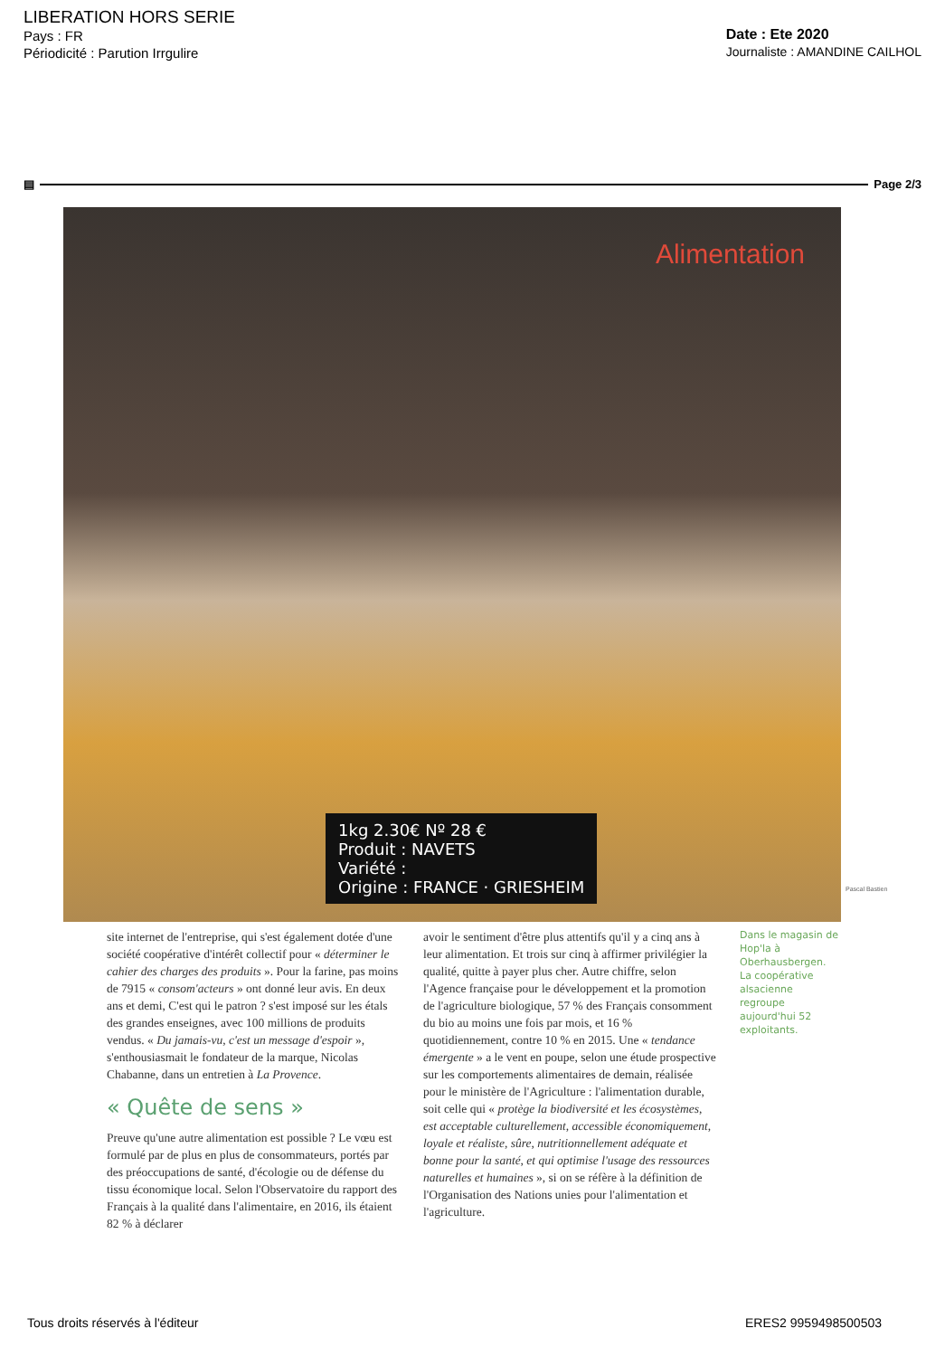LIBERATION HORS SERIE
Pays : FR
Périodicité : Parution Irrgulire
Date : Ete 2020
Journaliste : AMANDINE CAILHOL
▤ Page 2/3
Alimentation
1kg 2.30€ Nº 28 €
Produit : NAVETS
Variété :
Origine : FRANCE · GRIESHEIM
Pascal Bastien
site internet de l'entreprise, qui s'est également dotée d'une société coopérative d'intérêt collectif pour « déterminer le cahier des charges des produits ». Pour la farine, pas moins de 7915 « consom'acteurs » ont donné leur avis. En deux ans et demi, C'est qui le patron ? s'est imposé sur les étals des grandes enseignes, avec 100 millions de produits vendus. « Du jamais-vu, c'est un message d'espoir », s'enthousiasmait le fondateur de la marque, Nicolas Chabanne, dans un entretien à La Provence.
« Quête de sens »
Preuve qu'une autre alimentation est possible ? Le vœu est formulé par de plus en plus de consommateurs, portés par des préoccupations de santé, d'écologie ou de défense du tissu économique local. Selon l'Observatoire du rapport des Français à la qualité dans l'alimentaire, en 2016, ils étaient 82 % à déclarer
avoir le sentiment d'être plus attentifs qu'il y a cinq ans à leur alimentation. Et trois sur cinq à affirmer privilégier la qualité, quitte à payer plus cher. Autre chiffre, selon l'Agence française pour le développement et la promotion de l'agriculture biologique, 57 % des Français consomment du bio au moins une fois par mois, et 16 % quotidiennement, contre 10 % en 2015. Une « tendance émergente » a le vent en poupe, selon une étude prospective sur les comportements alimentaires de demain, réalisée pour le ministère de l'Agriculture : l'alimentation durable, soit celle qui « protège la biodiversité et les écosystèmes, est acceptable culturellement, accessible économiquement, loyale et réaliste, sûre, nutritionnellement adéquate et bonne pour la santé, et qui optimise l'usage des ressources naturelles et humaines », si on se réfère à la définition de l'Organisation des Nations unies pour l'alimentation et l'agriculture.
Dans le magasin de Hop'la à Oberhausbergen. La coopérative alsacienne regroupe aujourd'hui 52 exploitants.
Tous droits réservés à l'éditeur ERES2 9959498500503